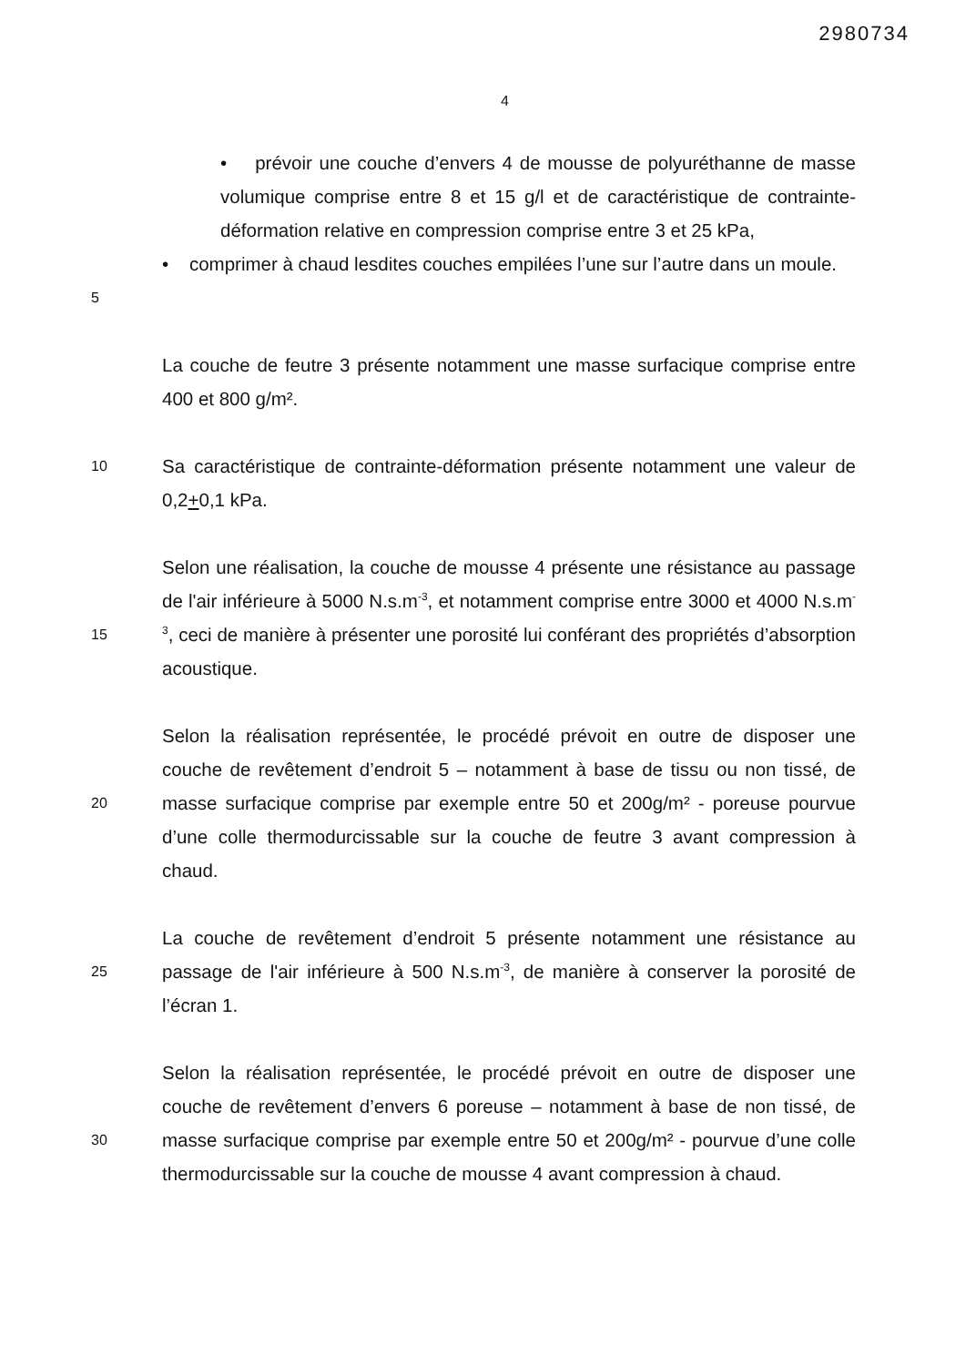2980734
4
• prévoir une couche d’envers 4 de mousse de polyuréthanne de masse volumique comprise entre 8 et 15 g/l et de caractéristique de contrainte-déformation relative en compression comprise entre 3 et 25 kPa,
5
• comprimer à chaud lesdites couches empilées l’une sur l’autre dans un moule.
La couche de feutre 3 présente notamment une masse surfacique comprise entre 400 et 800 g/m².
10
Sa caractéristique de contrainte-déformation présente notamment une valeur de 0,2+0,1 kPa.
15
Selon une réalisation, la couche de mousse 4 présente une résistance au passage de l'air inférieure à 5000 N.s.m<sup>-3</sup>, et notamment comprise entre 3000 et 4000 N.s.m<sup>-3</sup>, ceci de manière à présenter une porosité lui conférant des propriétés d’absorption acoustique.
20
Selon la réalisation représentée, le procédé prévoit en outre de disposer une couche de revêtement d’endroit 5 – notamment à base de tissu ou non tissé, de masse surfacique comprise par exemple entre 50 et 200g/m² - poreuse pourvue d’une colle thermodurcissable sur la couche de feutre 3 avant compression à chaud.
25
La couche de revêtement d’endroit 5 présente notamment une résistance au passage de l'air inférieure à 500 N.s.m<sup>-3</sup>, de manière à conserver la porosité de l’écran 1.
30
Selon la réalisation représentée, le procédé prévoit en outre de disposer une couche de revêtement d’envers 6 poreuse – notamment à base de non tissé, de masse surfacique comprise par exemple entre 50 et 200g/m² - pourvue d’une colle thermodurcissable sur la couche de mousse 4 avant compression à chaud.